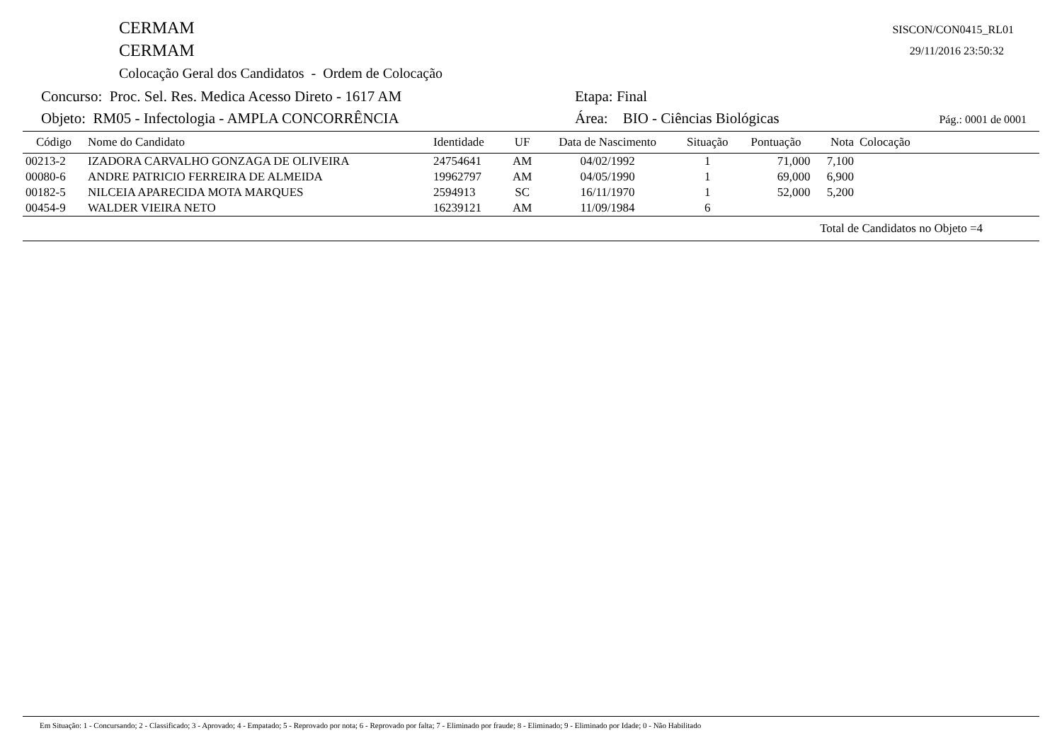CERMAM
CERMAM
Colocação Geral dos Candidatos - Ordem de Colocação
SISCON/CON0415_RL01
29/11/2016 23:50:32
Concurso: Proc. Sel. Res. Medica Acesso Direto - 1617 AM
Etapa: Final
Objeto: RM05 - Infectologia - AMPLA CONCORRÊNCIA
Área: BIO - Ciências Biológicas
Pág.: 0001 de 0001
| Código | Nome do Candidato | Identidade | UF | Data de Nascimento | Situação | Pontuação | Nota | Colocação |
| --- | --- | --- | --- | --- | --- | --- | --- | --- |
| 00213-2 | IZADORA CARVALHO GONZAGA DE OLIVEIRA | 24754641 | AM | 04/02/1992 | 1 | 71,000 | 7,100 | |
| 00080-6 | ANDRE PATRICIO FERREIRA DE ALMEIDA | 19962797 | AM | 04/05/1990 | 1 | 69,000 | 6,900 | |
| 00182-5 | NILCEIA APARECIDA MOTA MARQUES | 2594913 | SC | 16/11/1970 | 1 | 52,000 | 5,200 | |
| 00454-9 | WALDER VIEIRA NETO | 16239121 | AM | 11/09/1984 | 6 | | | |
| Total de Candidatos no Objeto =4 | | | | | | | | |
Em Situação: 1 - Concursando; 2 - Classificado; 3 - Aprovado; 4 - Empatado; 5 - Reprovado por nota; 6 - Reprovado por falta; 7 - Eliminado por fraude; 8 - Eliminado; 9 - Eliminado por Idade; 0 - Não Habilitado